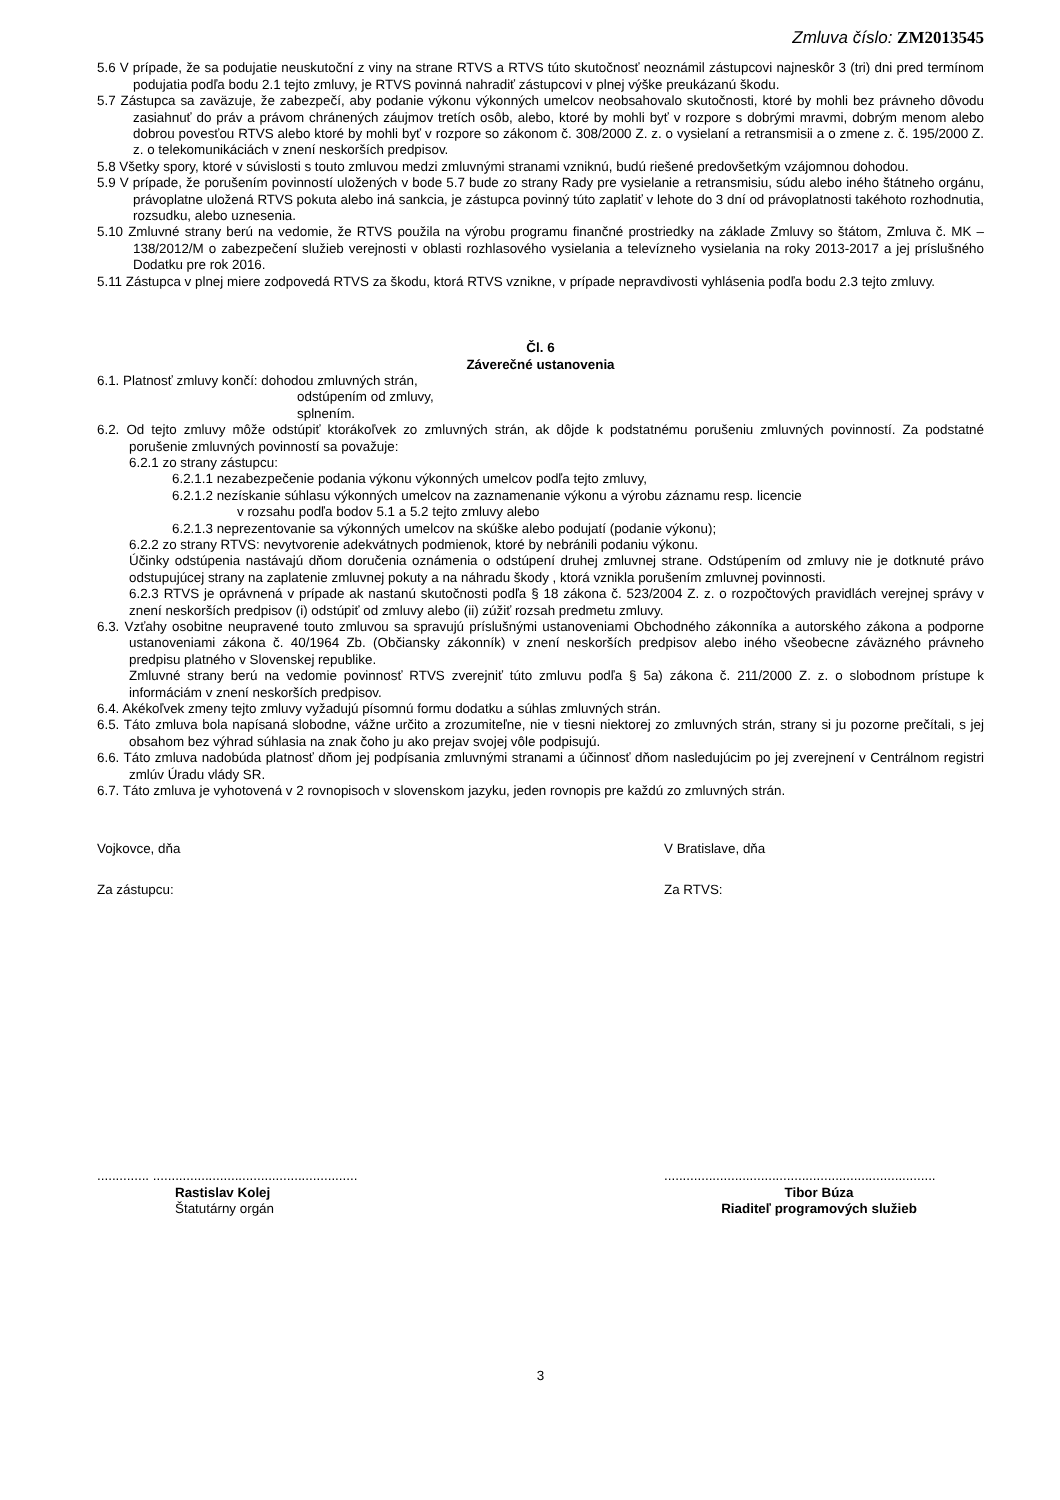Zmluva číslo: ZM2013545
5.6 V prípade, že sa podujatie neuskutoční z viny na strane RTVS a RTVS túto skutočnosť neoznámil zástupcovi najneskôr 3 (tri) dni pred termínom podujatia podľa bodu 2.1 tejto zmluvy, je RTVS povinná nahradiť zástupcovi v plnej výške preukázanú škodu.
5.7 Zástupca sa zaväzuje, že zabezpečí, aby podanie výkonu výkonných umelcov neobsahovalo skutočnosti, ktoré by mohli bez právneho dôvodu zasiahnuť do práv a právom chránených záujmov tretích osôb, alebo, ktoré by mohli byť v rozpore s dobrými mravmi, dobrým menom alebo dobrou povesťou RTVS alebo ktoré by mohli byť v rozpore so zákonom č. 308/2000 Z. z. o vysielaní a retransmisii a o zmene z. č. 195/2000 Z. z. o telekomunikáciách v znení neskorších predpisov.
5.8 Všetky spory, ktoré v súvislosti s touto zmluvou medzi zmluvnými stranami vzniknú, budú riešené predovšetkým vzájomnou dohodou.
5.9 V prípade, že porušením povinností uložených v bode 5.7 bude zo strany Rady pre vysielanie a retransmisiu, súdu alebo iného štátneho orgánu, právoplatne uložená RTVS pokuta alebo iná sankcia, je zástupca povinný túto zaplatiť v lehote do 3 dní od právoplatnosti takéhoto rozhodnutia, rozsudku, alebo uznesenia.
5.10 Zmluvné strany berú na vedomie, že RTVS použila na výrobu programu finančné prostriedky na základe Zmluvy so štátom, Zmluva č. MK – 138/2012/M o zabezpečení služieb verejnosti v oblasti rozhlasového vysielania a televízneho vysielania na roky 2013-2017 a jej príslušného Dodatku pre rok 2016.
5.11 Zástupca v plnej miere zodpovedá RTVS za škodu, ktorá RTVS vznikne, v prípade nepravdivosti vyhlásenia podľa bodu 2.3 tejto zmluvy.
Čl. 6
Záverečné ustanovenia
6.1. Platnosť zmluvy končí: dohodou zmluvných strán,
odstúpením od zmluvy,
splnením.
6.2. Od tejto zmluvy môže odstúpiť ktorákoľvek zo zmluvných strán, ak dôjde k podstatnému porušeniu zmluvných povinností. Za podstatné porušenie zmluvných povinností sa považuje:
6.2.1 zo strany zástupcu:
6.2.1.1 nezabezpečenie podania výkonu výkonných umelcov podľa tejto zmluvy,
6.2.1.2 nezískanie súhlasu výkonných umelcov na zaznamenanie výkonu a výrobu záznamu resp. licencie
v rozsahu podľa bodov 5.1 a 5.2 tejto zmluvy alebo
6.2.1.3 neprezentovanie sa výkonných umelcov na skúške alebo podujatí (podanie výkonu);
6.2.2 zo strany RTVS: nevytvorenie adekvátnych podmienok, ktoré by nebránili podaniu výkonu.
Účinky odstúpenia nastávajú dňom doručenia oznámenia o odstúpení druhej zmluvnej strane. Odstúpením od zmluvy nie je dotknuté právo odstupujúcej strany na zaplatenie zmluvnej pokuty a na náhradu škody , ktorá vznikla porušením zmluvnej povinnosti.
6.2.3 RTVS je oprávnená v prípade ak nastanú skutočnosti podľa § 18 zákona č. 523/2004 Z. z. o rozpočtových pravidlách verejnej správy v znení neskorších predpisov (i) odstúpiť od zmluvy alebo (ii) zúžiť rozsah predmetu zmluvy.
6.3. Vzťahy osobitne neupravené touto zmluvou sa spravujú príslušnými ustanoveniami Obchodného zákonníka a autorského zákona a podporne ustanoveniami zákona č. 40/1964 Zb. (Občiansky zákonník) v znení neskorších predpisov alebo iného všeobecne záväzného právneho predpisu platného v Slovenskej republike.
Zmluvné strany berú na vedomie povinnosť RTVS zverejniť túto zmluvu podľa § 5a) zákona č. 211/2000 Z. z. o slobodnom prístupe k informáciám v znení neskorších predpisov.
6.4. Akékoľvek zmeny tejto zmluvy vyžadujú písomnú formu dodatku a súhlas zmluvných strán.
6.5. Táto zmluva bola napísaná slobodne, vážne určito a zrozumiteľne, nie v tiesni niektorej zo zmluvných strán, strany si ju pozorne prečítali, s jej obsahom bez výhrad súhlasia na znak čoho ju ako prejav svojej vôle podpisujú.
6.6. Táto zmluva nadobúda platnosť dňom jej podpísania zmluvnými stranami a účinnosť dňom nasledujúcim po jej zverejnení v Centrálnom registri zmlúv Úradu vlády SR.
6.7. Táto zmluva je vyhotovená v 2 rovnopisoch v slovenskom jazyku, jeden rovnopis pre každú zo zmluvných strán.
Vojkovce, dňa V Bratislave, dňa
Za zástupcu: Za RTVS:
.............. .......................................................
.........................................................................
Rastislav Kolej
Štatutárny orgán
Tibor Búza
Riaditeľ programových služieb
3